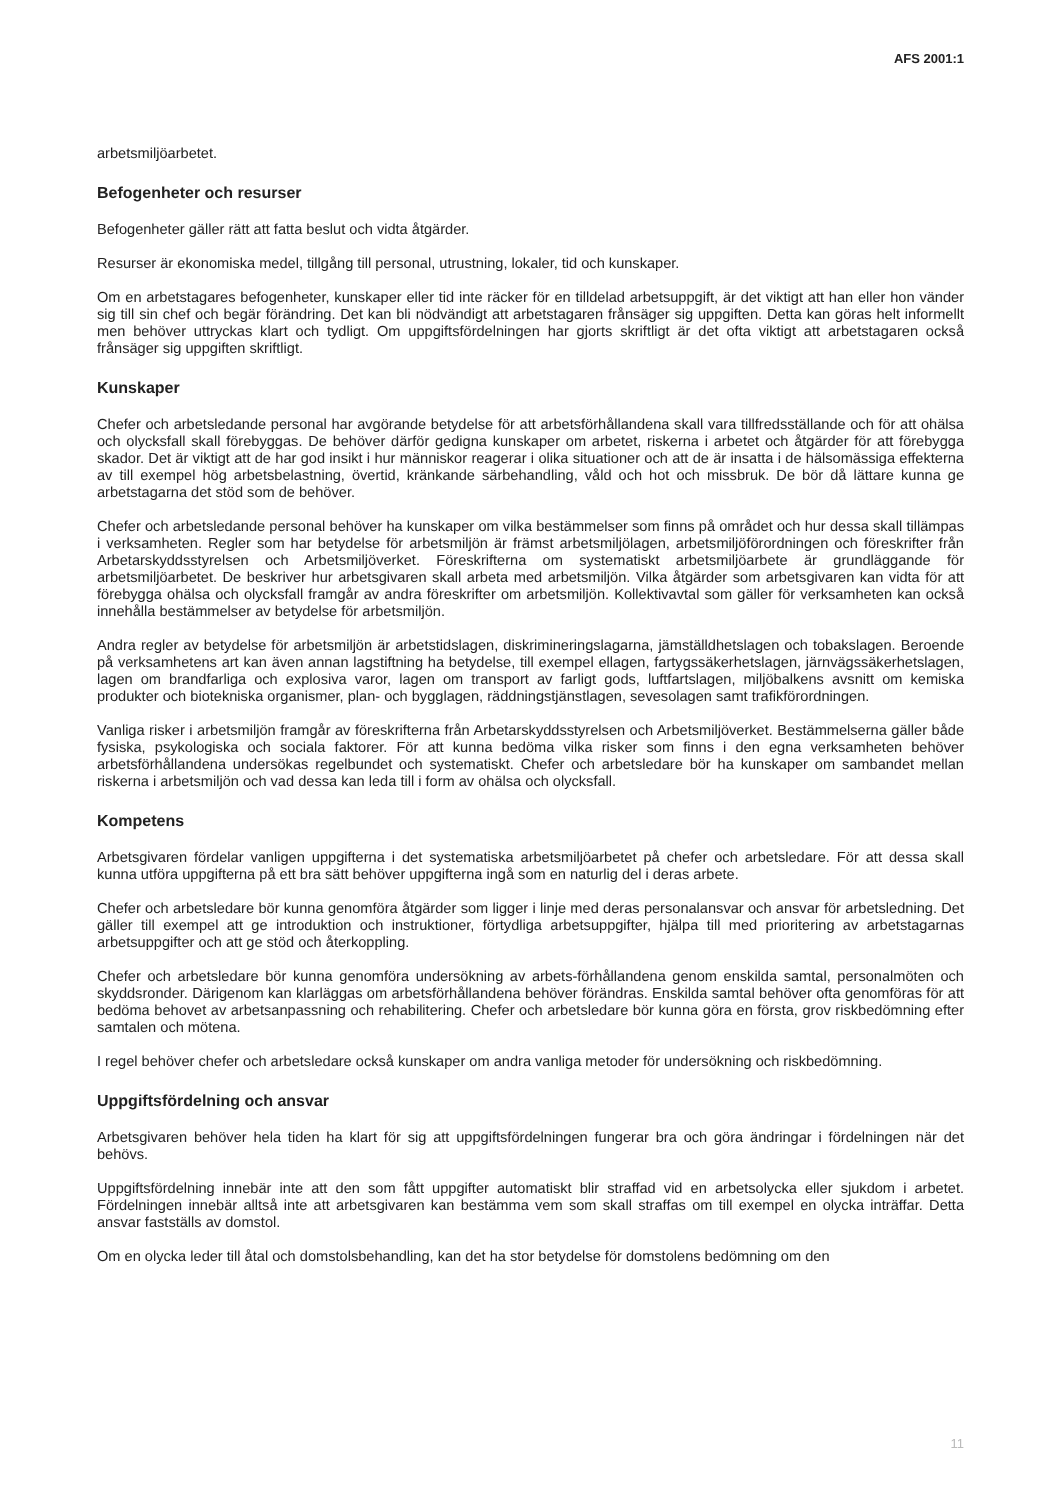AFS 2001:1
arbetsmiljöarbetet.
Befogenheter och resurser
Befogenheter gäller rätt att fatta beslut och vidta åtgärder.
Resurser är ekonomiska medel, tillgång till personal, utrustning, lokaler, tid och kunskaper.
Om en arbetstagares befogenheter, kunskaper eller tid inte räcker för en tilldelad arbetsuppgift, är det viktigt att han eller hon vänder sig till sin chef och begär förändring. Det kan bli nödvändigt att arbetstagaren frånsäger sig uppgiften. Detta kan göras helt informellt men behöver uttryckas klart och tydligt. Om uppgiftsfördelningen har gjorts skriftligt är det ofta viktigt att arbetstagaren också frånsäger sig uppgiften skriftligt.
Kunskaper
Chefer och arbetsledande personal har avgörande betydelse för att arbetsförhållandena skall vara tillfredsställande och för att ohälsa och olycksfall skall förebyggas. De behöver därför gedigna kunskaper om arbetet, riskerna i arbetet och åtgärder för att förebygga skador. Det är viktigt att de har god insikt i hur människor reagerar i olika situationer och att de är insatta i de hälsomässiga effekterna av till exempel hög arbetsbelastning, övertid, kränkande särbehandling, våld och hot och missbruk. De bör då lättare kunna ge arbetstagarna det stöd som de behöver.
Chefer och arbetsledande personal behöver ha kunskaper om vilka bestämmelser som finns på området och hur dessa skall tillämpas i verksamheten. Regler som har betydelse för arbetsmiljön är främst arbetsmiljölagen, arbetsmiljöförordningen och föreskrifter från Arbetarskyddsstyrelsen och Arbetsmiljöverket. Föreskrifterna om systematiskt arbetsmiljöarbete är grundläggande för arbetsmiljöarbetet. De beskriver hur arbetsgivaren skall arbeta med arbetsmiljön. Vilka åtgärder som arbetsgivaren kan vidta för att förebygga ohälsa och olycksfall framgår av andra föreskrifter om arbetsmiljön. Kollektivavtal som gäller för verksamheten kan också innehålla bestämmelser av betydelse för arbetsmiljön.
Andra regler av betydelse för arbetsmiljön är arbetstidslagen, diskrimineringslagarna, jämställdhetslagen och tobakslagen. Beroende på verksamhetens art kan även annan lagstiftning ha betydelse, till exempel ellagen, fartygssäkerhetslagen, järnvägssäkerhetslagen, lagen om brandfarliga och explosiva varor, lagen om transport av farligt gods, luftfartslagen, miljöbalkens avsnitt om kemiska produkter och biotekniska organismer, plan- och bygglagen, räddningstjänstlagen, sevesolagen samt trafikförordningen.
Vanliga risker i arbetsmiljön framgår av föreskrifterna från Arbetarskyddsstyrelsen och Arbetsmiljöverket. Bestämmelserna gäller både fysiska, psykologiska och sociala faktorer. För att kunna bedöma vilka risker som finns i den egna verksamheten behöver arbetsförhållandena undersökas regelbundet och systematiskt. Chefer och arbetsledare bör ha kunskaper om sambandet mellan riskerna i arbetsmiljön och vad dessa kan leda till i form av ohälsa och olycksfall.
Kompetens
Arbetsgivaren fördelar vanligen uppgifterna i det systematiska arbetsmiljöarbetet på chefer och arbetsledare. För att dessa skall kunna utföra uppgifterna på ett bra sätt behöver uppgifterna ingå som en naturlig del i deras arbete.
Chefer och arbetsledare bör kunna genomföra åtgärder som ligger i linje med deras personalansvar och ansvar för arbetsledning. Det gäller till exempel att ge introduktion och instruktioner, förtydliga arbetsuppgifter, hjälpa till med prioritering av arbetstagarnas arbetsuppgifter och att ge stöd och återkoppling.
Chefer och arbetsledare bör kunna genomföra undersökning av arbets-förhållandena genom enskilda samtal, personalmöten och skyddsronder. Därigenom kan klarläggas om arbetsförhållandena behöver förändras. Enskilda samtal behöver ofta genomföras för att bedöma behovet av arbetsanpassning och rehabilitering. Chefer och arbetsledare bör kunna göra en första, grov riskbedömning efter samtalen och mötena.
I regel behöver chefer och arbetsledare också kunskaper om andra vanliga metoder för undersökning och riskbedömning.
Uppgiftsfördelning och ansvar
Arbetsgivaren behöver hela tiden ha klart för sig att uppgiftsfördelningen fungerar bra och göra ändringar i fördelningen när det behövs.
Uppgiftsfördelning innebär inte att den som fått uppgifter automatiskt blir straffad vid en arbetsolycka eller sjukdom i arbetet. Fördelningen innebär alltså inte att arbetsgivaren kan bestämma vem som skall straffas om till exempel en olycka inträffar. Detta ansvar fastställs av domstol.
Om en olycka leder till åtal och domstolsbehandling, kan det ha stor betydelse för domstolens bedömning om den
11